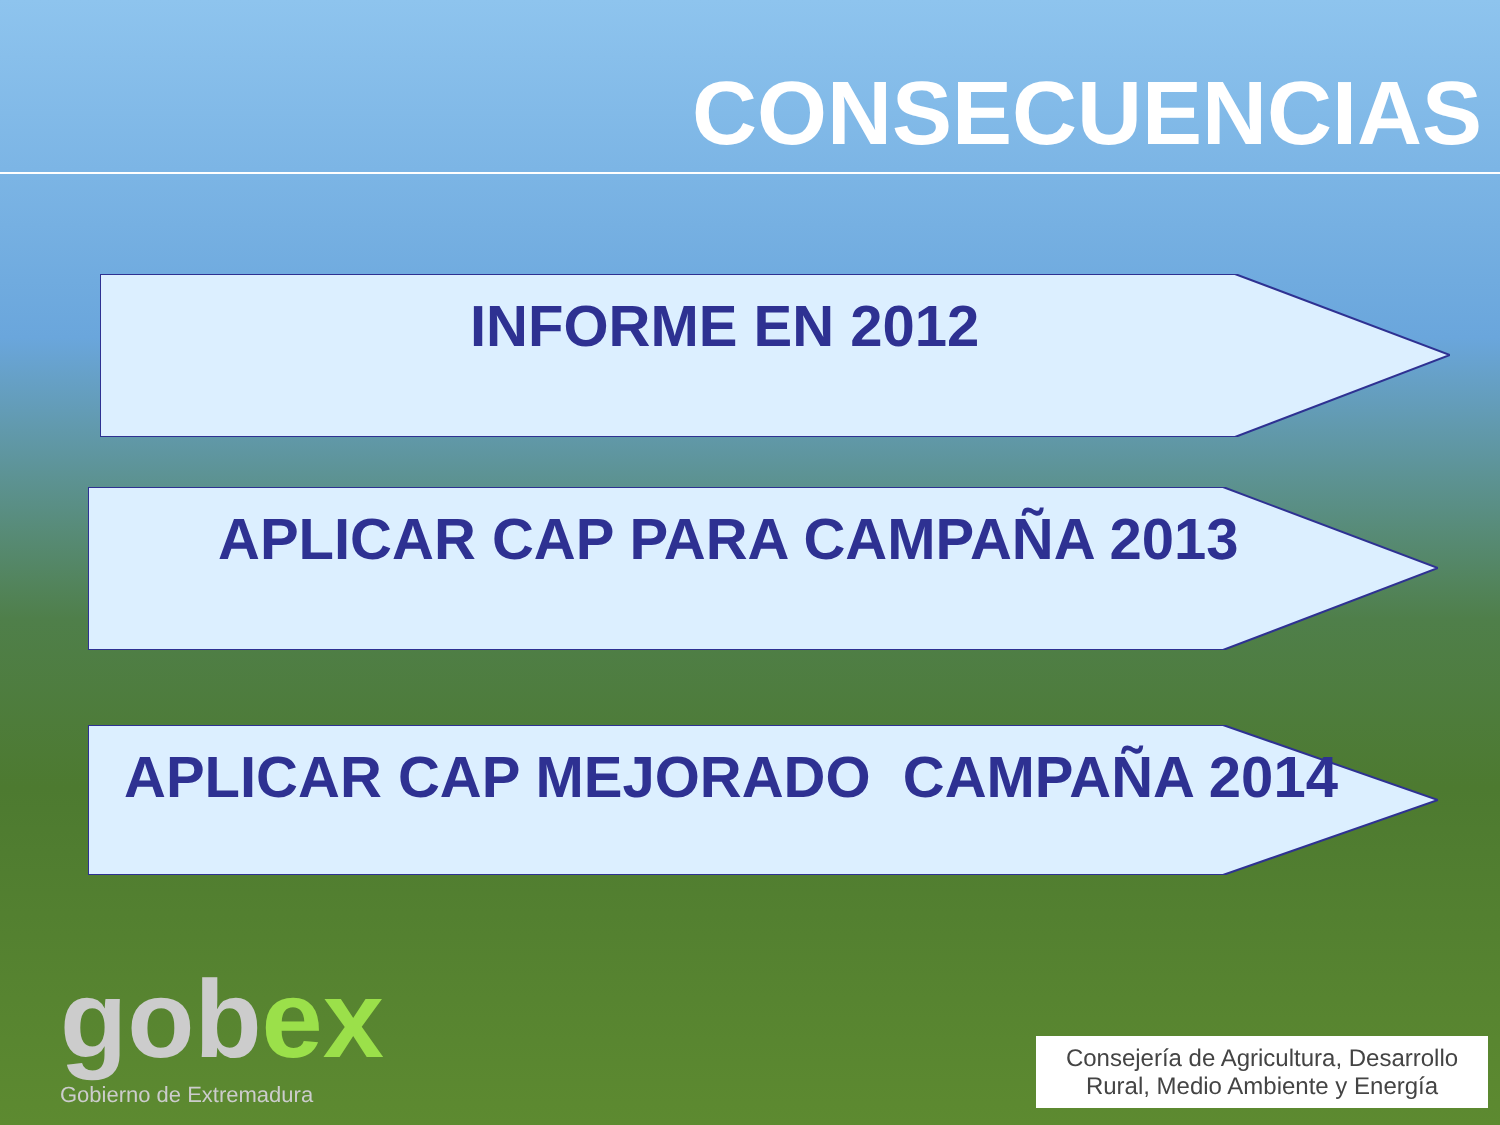CONSECUENCIAS
INFORME EN 2012
APLICAR CAP PARA CAMPAÑA 2013
APLICAR CAP MEJORADO CAMPAÑA 2014
gobex
Gobierno de Extremadura
Consejería de Agricultura, Desarrollo Rural, Medio Ambiente y Energía